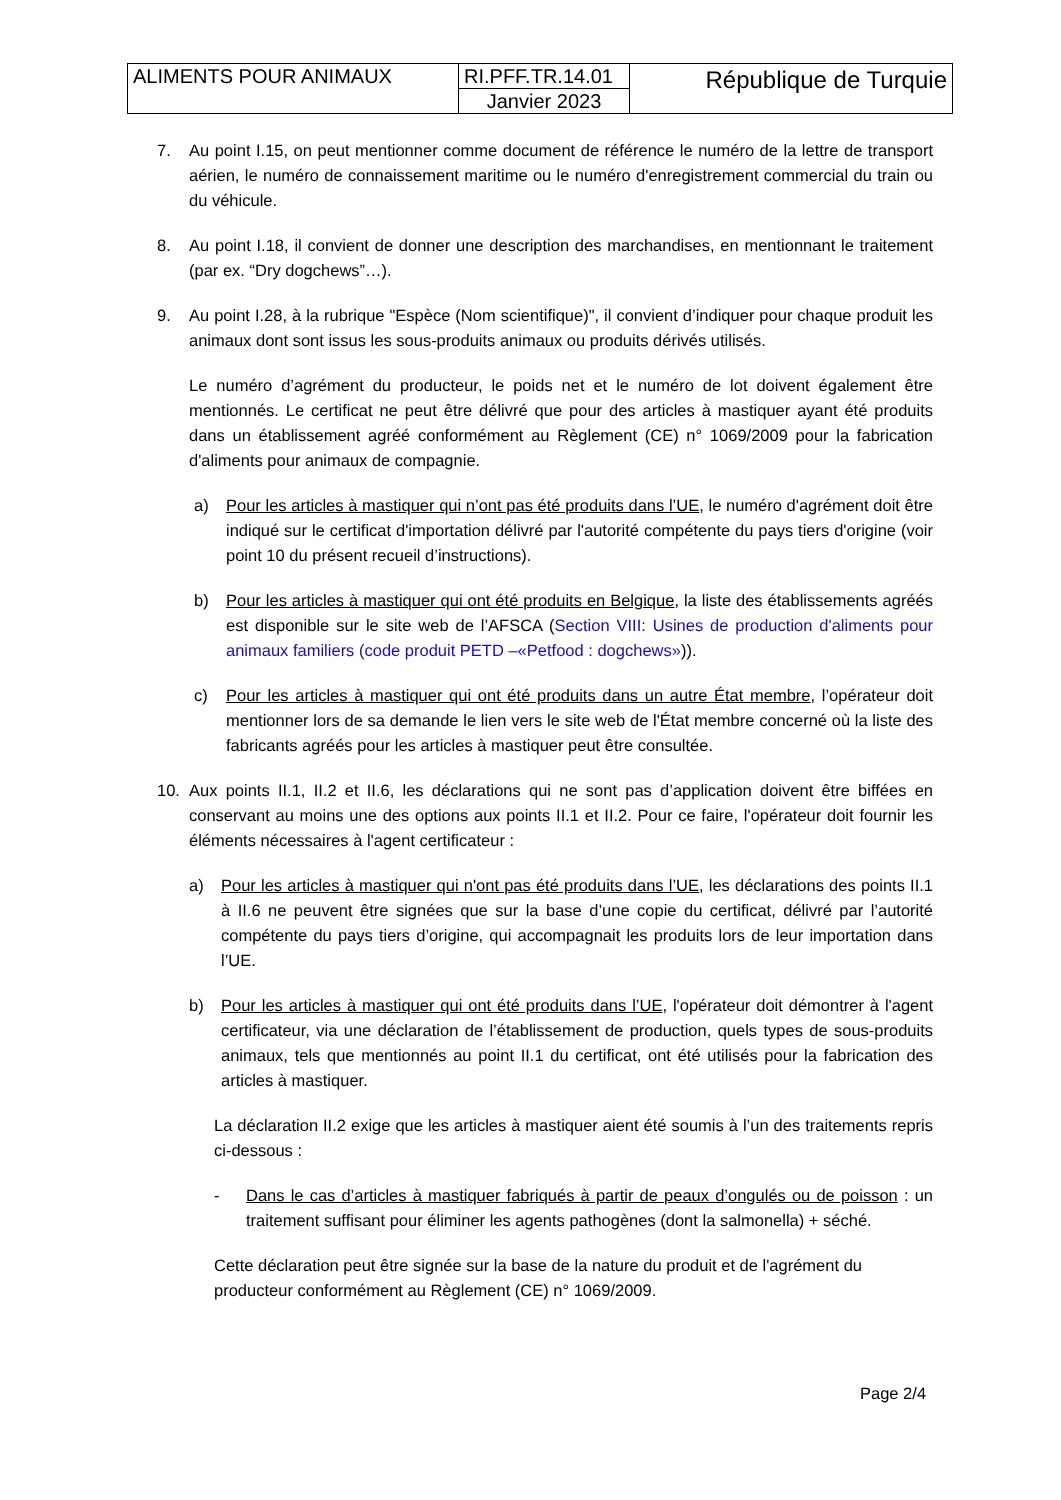| ALIMENTS POUR ANIMAUX | RI.PFF.TR.14.01 | République de Turquie |
| | Janvier 2023 | |
7. Au point I.15, on peut mentionner comme document de référence le numéro de la lettre de transport aérien, le numéro de connaissement maritime ou le numéro d'enregistrement commercial du train ou du véhicule.
8. Au point I.18, il convient de donner une description des marchandises, en mentionnant le traitement (par ex. “Dry dogchews”…).
9. Au point I.28, à la rubrique "Espèce (Nom scientifique)", il convient d’indiquer pour chaque produit les animaux dont sont issus les sous-produits animaux ou produits dérivés utilisés.
Le numéro d’agrément du producteur, le poids net et le numéro de lot doivent également être mentionnés. Le certificat ne peut être délivré que pour des articles à mastiquer ayant été produits dans un établissement agréé conformément au Règlement (CE) n° 1069/2009 pour la fabrication d'aliments pour animaux de compagnie.
a) Pour les articles à mastiquer qui n’ont pas été produits dans l’UE, le numéro d'agrément doit être indiqué sur le certificat d'importation délivré par l'autorité compétente du pays tiers d'origine (voir point 10 du présent recueil d’instructions).
b) Pour les articles à mastiquer qui ont été produits en Belgique, la liste des établissements agréés est disponible sur le site web de l’AFSCA (Section VIII: Usines de production d'aliments pour animaux familiers (code produit PETD –«Petfood : dogchews»)).
c) Pour les articles à mastiquer qui ont été produits dans un autre État membre, l’opérateur doit mentionner lors de sa demande le lien vers le site web de l'État membre concerné où la liste des fabricants agréés pour les articles à mastiquer peut être consultée.
10. Aux points II.1, II.2 et II.6, les déclarations qui ne sont pas d’application doivent être biffées en conservant au moins une des options aux points II.1 et II.2. Pour ce faire, l'opérateur doit fournir les éléments nécessaires à l'agent certificateur :
a) Pour les articles à mastiquer qui n'ont pas été produits dans l’UE, les déclarations des points II.1 à II.6 ne peuvent être signées que sur la base d’une copie du certificat, délivré par l’autorité compétente du pays tiers d’origine, qui accompagnait les produits lors de leur importation dans l’UE.
b) Pour les articles à mastiquer qui ont été produits dans l’UE, l'opérateur doit démontrer à l'agent certificateur, via une déclaration de l’établissement de production, quels types de sous-produits animaux, tels que mentionnés au point II.1 du certificat, ont été utilisés pour la fabrication des articles à mastiquer.
La déclaration II.2 exige que les articles à mastiquer aient été soumis à l’un des traitements repris ci-dessous :
- Dans le cas d’articles à mastiquer fabriqués à partir de peaux d’ongulés ou de poisson : un traitement suffisant pour éliminer les agents pathogènes (dont la salmonella) + séché.
Cette déclaration peut être signée sur la base de la nature du produit et de l'agrément du producteur conformément au Règlement (CE) n° 1069/2009.
Page 2/4